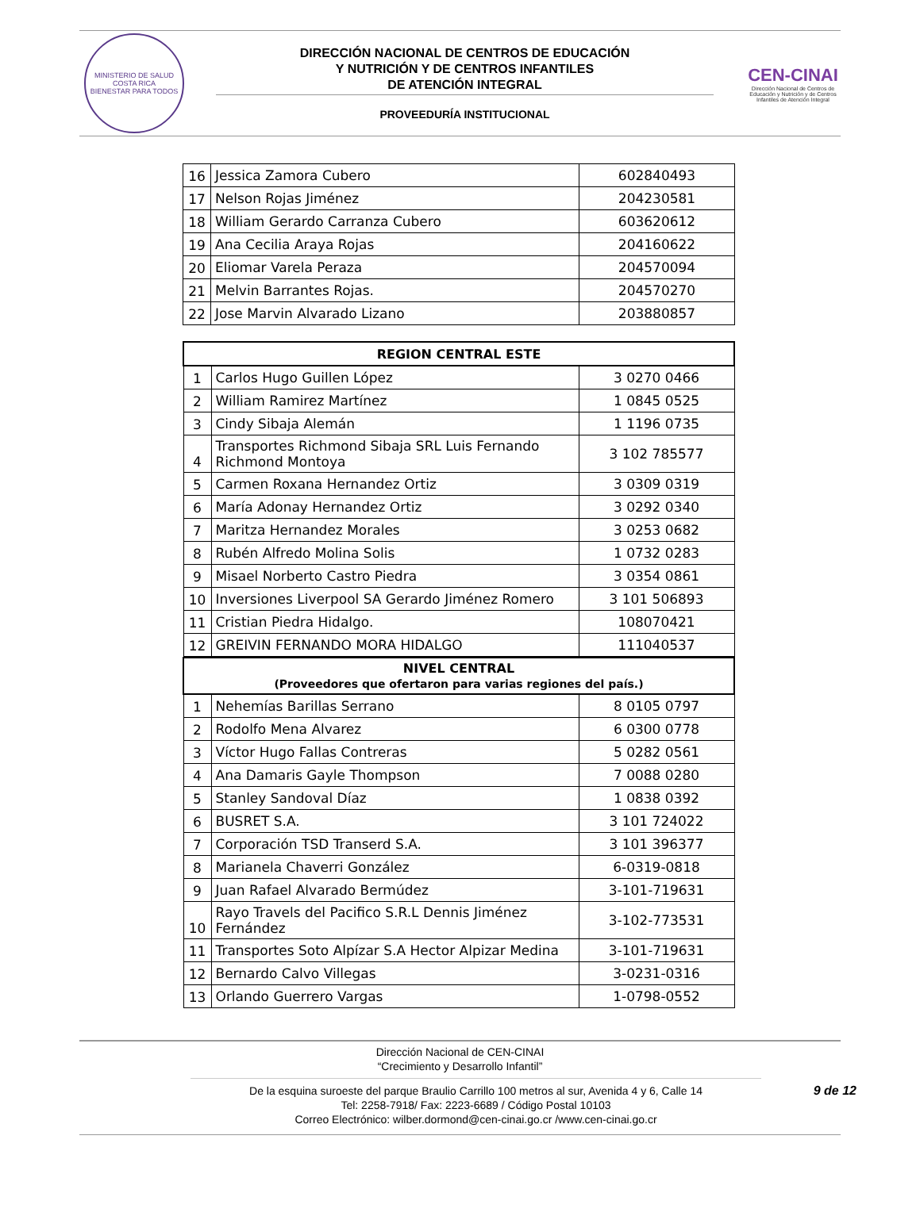MINISTERIO DE SALUD
COSTA RICA
BIENESTAR PARA TODOS
DIRECCIÓN NACIONAL DE CENTROS DE EDUCACIÓN
Y NUTRICIÓN Y DE CENTROS INFANTILES
DE ATENCIÓN INTEGRAL
PROVEEDURÍA INSTITUCIONAL
CEN-CINAI
Dirección Nacional de Centros de Educación y Nutrición y de Centros Infantiles de Atención Integral
| 16 | Jessica Zamora Cubero | 602840493 |
| 17 | Nelson Rojas Jiménez | 204230581 |
| 18 | William Gerardo Carranza Cubero | 603620612 |
| 19 | Ana Cecilia Araya Rojas | 204160622 |
| 20 | Eliomar Varela Peraza | 204570094 |
| 21 | Melvin Barrantes Rojas. | 204570270 |
| 22 | Jose Marvin Alvarado Lizano | 203880857 |
| REGION CENTRAL ESTE | | |
| --- | --- | --- |
| 1 | Carlos Hugo Guillen López | 3 0270 0466 |
| 2 | William Ramirez Martínez | 1 0845 0525 |
| 3 | Cindy Sibaja Alemán | 1 1196 0735 |
| 4 | Transportes Richmond Sibaja SRL Luis Fernando Richmond Montoya | 3 102 785577 |
| 5 | Carmen Roxana Hernandez Ortiz | 3 0309 0319 |
| 6 | María Adonay Hernandez Ortiz | 3 0292 0340 |
| 7 | Maritza Hernandez Morales | 3 0253 0682 |
| 8 | Rubén Alfredo Molina Solis | 1 0732 0283 |
| 9 | Misael Norberto Castro Piedra | 3 0354 0861 |
| 10 | Inversiones Liverpool SA Gerardo Jiménez Romero | 3 101 506893 |
| 11 | Cristian Piedra Hidalgo. | 108070421 |
| 12 | GREIVIN FERNANDO MORA HIDALGO | 111040537 |
| NIVEL CENTRAL (Proveedores que ofertaron para varias regiones del país.) | | |
| --- | --- | --- |
| 1 | Nehemías Barillas Serrano | 8 0105 0797 |
| 2 | Rodolfo Mena Alvarez | 6 0300 0778 |
| 3 | Víctor Hugo Fallas Contreras | 5 0282 0561 |
| 4 | Ana Damaris Gayle Thompson | 7 0088 0280 |
| 5 | Stanley Sandoval Díaz | 1 0838 0392 |
| 6 | BUSRET S.A. | 3 101 724022 |
| 7 | Corporación TSD Transerd S.A. | 3 101 396377 |
| 8 | Marianela Chaverri González | 6-0319-0818 |
| 9 | Juan Rafael Alvarado Bermúdez | 3-101-719631 |
| 10 | Rayo Travels del Pacifico S.R.L Dennis Jiménez Fernández | 3-102-773531 |
| 11 | Transportes Soto Alpízar S.A Hector Alpizar Medina | 3-101-719631 |
| 12 | Bernardo Calvo Villegas | 3-0231-0316 |
| 13 | Orlando Guerrero Vargas | 1-0798-0552 |
Dirección Nacional de CEN-CINAI
“Crecimiento y Desarrollo Infantil”
De la esquina suroeste del parque Braulio Carrillo 100 metros al sur, Avenida 4 y 6, Calle 14
Tel: 2258-7918/ Fax: 2223-6689 / Código Postal 10103
Correo Electrónico: wilber.dormond@cen-cinai.go.cr /www.cen-cinai.go.cr
9 de 12